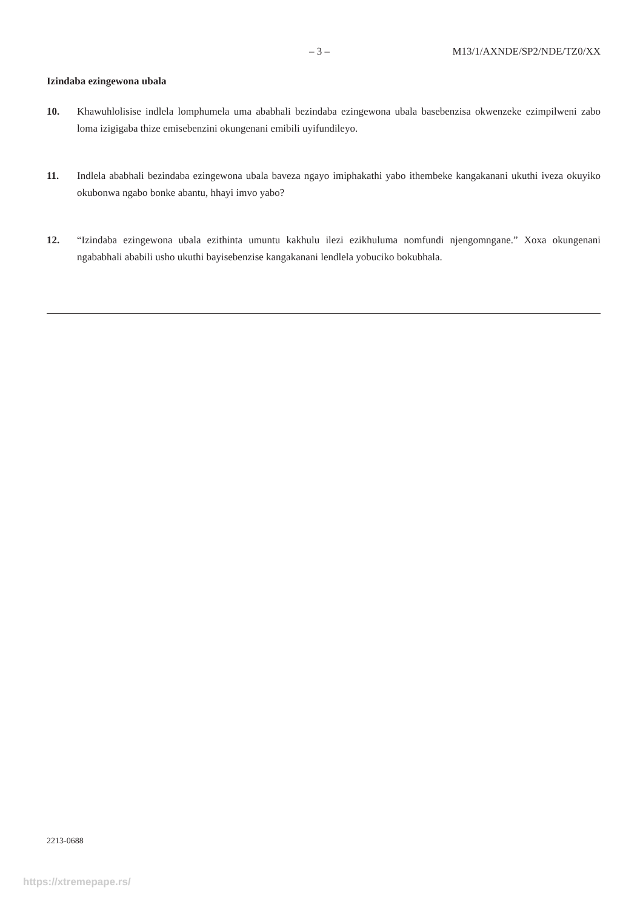– 3 – M13/1/AXNDE/SP2/NDE/TZ0/XX
Izindaba ezingewona ubala
10. Khawuhlolisise indlela lomphumela uma ababhali bezindaba ezingewona ubala basebenzisa okwenzeke ezimpilweni zabo loma izigigaba thize emisebenzini okungenani emibili uyifundileyo.
11. Indlela ababhali bezindaba ezingewona ubala baveza ngayo imiphakathi yabo ithembeke kangakanani ukuthi iveza okuyiko okubonwa ngabo bonke abantu, hhayi imvo yabo?
12. “Izindaba ezingewona ubala ezithinta umuntu kakhulu ilezi ezikhuluma nomfundi njengomngane.” Xoxa okungenani ngababhali ababili usho ukuthi bayisebenzise kangakanani lendlela yobuciko bokubhala.
2213-0688
https://xtremepape.rs/